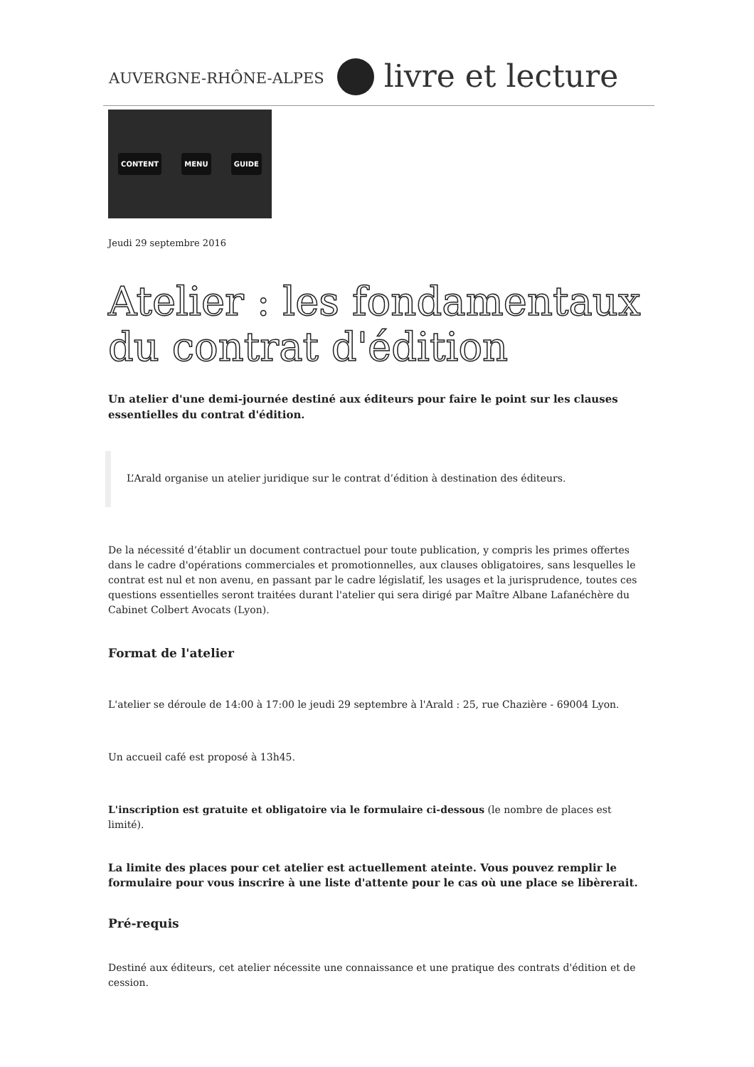AUVERGNE-RHÔNE-ALPES
livre et lecture
CONTENT MENU GUIDE
Jeudi 29 septembre 2016
Atelier : les fondamentaux du contrat d'édition
Un atelier d'une demi-journée destiné aux éditeurs pour faire le point sur les clauses essentielles du contrat d'édition.
L’Arald organise un atelier juridique sur le contrat d’édition à destination des éditeurs.
De la nécessité d’établir un document contractuel pour toute publication, y compris les primes offertes dans le cadre d'opérations commerciales et promotionnelles, aux clauses obligatoires, sans lesquelles le contrat est nul et non avenu, en passant par le cadre législatif, les usages et la jurisprudence, toutes ces questions essentielles seront traitées durant l'atelier qui sera dirigé par Maître Albane Lafanéchère du Cabinet Colbert Avocats (Lyon).
Format de l'atelier
L'atelier se déroule de 14:00 à 17:00 le jeudi 29 septembre à l'Arald : 25, rue Chazière - 69004 Lyon.
Un accueil café est proposé à 13h45.
L'inscription est gratuite et obligatoire via le formulaire ci-dessous (le nombre de places est limité).
La limite des places pour cet atelier est actuellement ateinte. Vous pouvez remplir le formulaire pour vous inscrire à une liste d'attente pour le cas où une place se libèrerait.
Pré-requis
Destiné aux éditeurs, cet atelier nécessite une connaissance et une pratique des contrats d'édition et de cession.